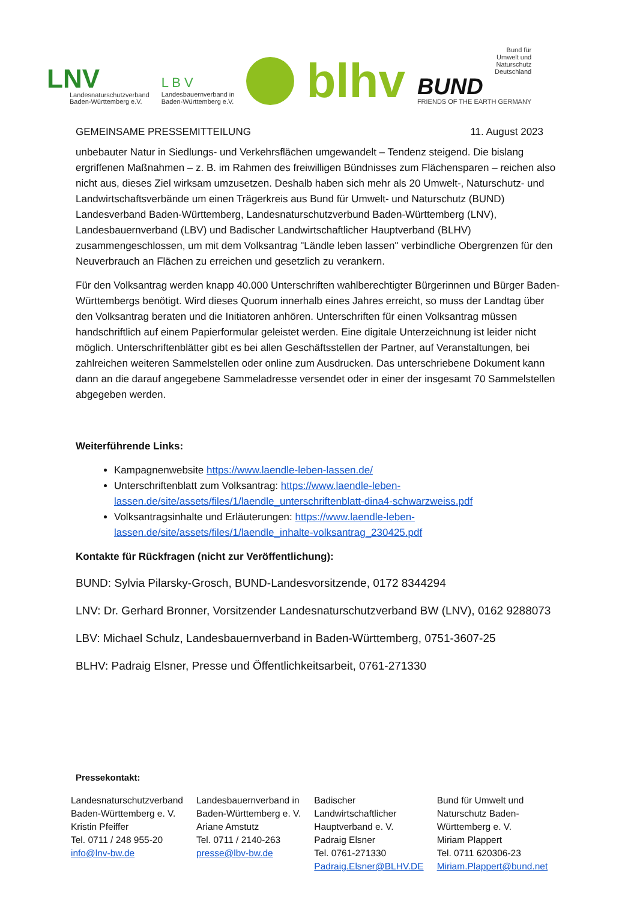LNV
Landesnaturschutzverband
Baden-Württemberg e.V.
L B V
Landesbauernverband in
Baden-Württemberg e.V.
blhv
Bund für
Umwelt und
Naturschutz
Deutschland
BUND
FRIENDS OF THE EARTH GERMANY
GEMEINSAME PRESSEMITTEILUNG 11. August 2023
unbebauter Natur in Siedlungs- und Verkehrsflächen umgewandelt – Tendenz steigend. Die bislang ergriffenen Maßnahmen – z. B. im Rahmen des freiwilligen Bündnisses zum Flächensparen – reichen also nicht aus, dieses Ziel wirksam umzusetzen. Deshalb haben sich mehr als 20 Umwelt-, Naturschutz- und Landwirtschaftsverbände um einen Trägerkreis aus Bund für Umwelt- und Naturschutz (BUND) Landesverband Baden-Württemberg, Landesnaturschutzverbund Baden-Württemberg (LNV), Landesbauernverband (LBV) und Badischer Landwirtschaftlicher Hauptverband (BLHV) zusammengeschlossen, um mit dem Volksantrag "Ländle leben lassen" verbindliche Obergrenzen für den Neuverbrauch an Flächen zu erreichen und gesetzlich zu verankern.
Für den Volksantrag werden knapp 40.000 Unterschriften wahlberechtigter Bürgerinnen und Bürger Baden-Württembergs benötigt. Wird dieses Quorum innerhalb eines Jahres erreicht, so muss der Landtag über den Volksantrag beraten und die Initiatoren anhören. Unterschriften für einen Volksantrag müssen handschriftlich auf einem Papierformular geleistet werden. Eine digitale Unterzeichnung ist leider nicht möglich. Unterschriftenblätter gibt es bei allen Geschäftsstellen der Partner, auf Veranstaltungen, bei zahlreichen weiteren Sammelstellen oder online zum Ausdrucken. Das unterschriebene Dokument kann dann an die darauf angegebene Sammeladresse versendet oder in einer der insgesamt 70 Sammelstellen abgegeben werden.
Weiterführende Links:
Kampagnenwebsite https://www.laendle-leben-lassen.de/
Unterschriftenblatt zum Volksantrag: https://www.laendle-leben-lassen.de/site/assets/files/1/laendle_unterschriftenblatt-dina4-schwarzweiss.pdf
Volksantragsinhalte und Erläuterungen: https://www.laendle-leben-lassen.de/site/assets/files/1/laendle_inhalte-volksantrag_230425.pdf
Kontakte für Rückfragen (nicht zur Veröffentlichung):
BUND: Sylvia Pilarsky-Grosch, BUND-Landesvorsitzende, 0172 8344294
LNV: Dr. Gerhard Bronner, Vorsitzender Landesnaturschutzverband BW (LNV), 0162 9288073
LBV: Michael Schulz, Landesbauernverband in Baden-Württemberg, 0751-3607-25
BLHV: Padraig Elsner, Presse und Öffentlichkeitsarbeit, 0761-271330
Pressekontakt:
| Landesnaturschutzverband Baden-Württemberg e. V. Kristin Pfeiffer Tel. 0711 / 248 955-20 info@lnv-bw.de | Landesbauernverband in Baden-Württemberg e. V. Ariane Amstutz Tel. 0711 / 2140-263 presse@lbv-bw.de | Badischer Landwirtschaftlicher Hauptverband e. V. Padraig Elsner Tel. 0761-271330 Padraig.Elsner@BLHV.DE | Bund für Umwelt und Naturschutz Baden- Württemberg e. V. Miriam Plappert Tel. 0711 620306-23 Miriam.Plappert@bund.net |